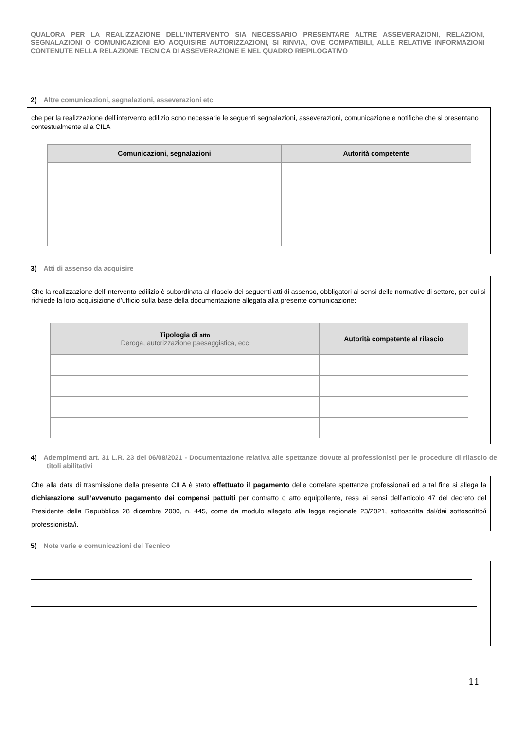QUALORA PER LA REALIZZAZIONE DELL’INTERVENTO SIA NECESSARIO PRESENTARE ALTRE ASSEVERAZIONI, RELAZIONI, SEGNALAZIONI O COMUNICAZIONI E/O ACQUISIRE AUTORIZZAZIONI, SI RINVIA, OVE COMPATIBILI, ALLE RELATIVE INFORMAZIONI CONTENUTE NELLA RELAZIONE TECNICA DI ASSEVERAZIONE E NEL QUADRO RIEPILOGATIVO
2) Altre comunicazioni, segnalazioni, asseverazioni etc
che per la realizzazione dell’intervento edilizio sono necessarie le seguenti segnalazioni, asseverazioni, comunicazione e notifiche che si presentano contestualmente alla CILA
| Comunicazioni, segnalazioni | Autorità competente |
| --- | --- |
3) Atti di assenso da acquisire
Che la realizzazione dell’intervento edilizio è subordinata al rilascio dei seguenti atti di assenso, obbligatori ai sensi delle normative di settore, per cui si richiede la loro acquisizione d’ufficio sulla base della documentazione allegata alla presente comunicazione:
| Tipologia di atto Deroga, autorizzazione paesaggistica, ecc | Autorità competente al rilascio |
| --- | --- |
4) Adempimenti art. 31 L.R. 23 del 06/08/2021 - Documentazione relativa alle spettanze dovute ai professionisti per le procedure di rilascio dei titoli abilitativi
Che alla data di trasmissione della presente CILA è stato effettuato il pagamento delle correlate spettanze professionali ed a tal fine si allega la dichiarazione sull’avvenuto pagamento dei compensi pattuiti per contratto o atto equipollente, resa ai sensi dell’articolo 47 del decreto del Presidente della Repubblica 28 dicembre 2000, n. 445, come da modulo allegato alla legge regionale 23/2021, sottoscritta dal/dai sottoscritto/i professionista/i.
5) Note varie e comunicazioni del Tecnico
11